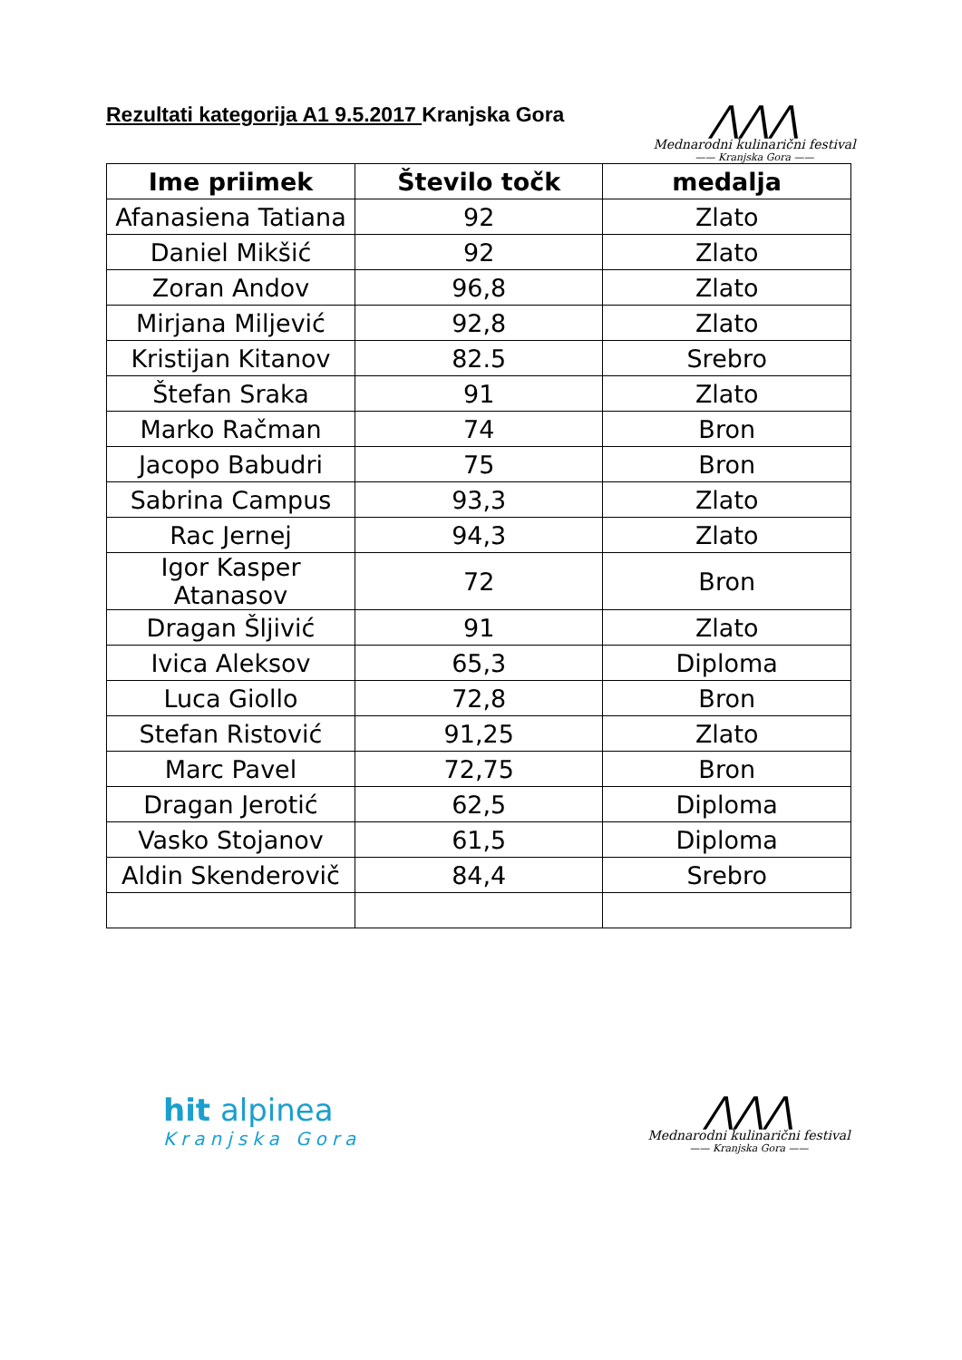Rezultati kategorija A1 9.5.2017 Kranjska Gora
⋀⋀⋀
Mednarodni kulinarični festival
—— Kranjska Gora ——
| Ime priimek | Število točk | medalja |
| --- | --- | --- |
| Afanasiena Tatiana | 92 | Zlato |
| Daniel Mikšić | 92 | Zlato |
| Zoran Andov | 96,8 | Zlato |
| Mirjana Miljević | 92,8 | Zlato |
| Kristijan Kitanov | 82.5 | Srebro |
| Štefan Sraka | 91 | Zlato |
| Marko Račman | 74 | Bron |
| Jacopo Babudri | 75 | Bron |
| Sabrina Campus | 93,3 | Zlato |
| Rac Jernej | 94,3 | Zlato |
| Igor Kasper Atanasov | 72 | Bron |
| Dragan Šljivić | 91 | Zlato |
| Ivica Aleksov | 65,3 | Diploma |
| Luca Giollo | 72,8 | Bron |
| Stefan Ristović | 91,25 | Zlato |
| Marc Pavel | 72,75 | Bron |
| Dragan Jerotić | 62,5 | Diploma |
| Vasko Stojanov | 61,5 | Diploma |
| Aldin Skenderovič | 84,4 | Srebro |
hit alpinea
Kranjska Gora
⋀⋀⋀
Mednarodni kulinarični festival
—— Kranjska Gora ——